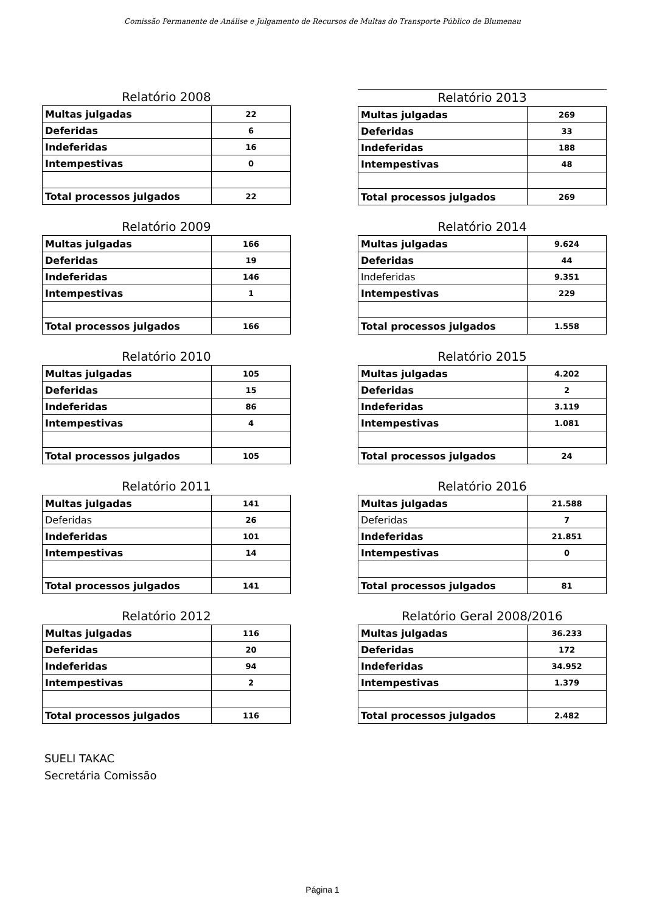Comissão Permanente de Análise e Julgamento de Recursos de Multas do Transporte Público de Blumenau
Relatório 2008
| Multas julgadas | 22 |
| Deferidas | 6 |
| Indeferidas | 16 |
| Intempestivas | 0 |
| Total processos julgados | 22 |
Relatório 2009
| Multas julgadas | 166 |
| Deferidas | 19 |
| Indeferidas | 146 |
| Intempestivas | 1 |
| Total processos julgados | 166 |
Relatório 2010
| Multas julgadas | 105 |
| Deferidas | 15 |
| Indeferidas | 86 |
| Intempestivas | 4 |
| Total processos julgados | 105 |
Relatório 2011
| Multas julgadas | 141 |
| Deferidas | 26 |
| Indeferidas | 101 |
| Intempestivas | 14 |
| Total processos julgados | 141 |
Relatório 2012
| Multas julgadas | 116 |
| Deferidas | 20 |
| Indeferidas | 94 |
| Intempestivas | 2 |
| Total processos julgados | 116 |
Relatório 2013
| Multas julgadas | 269 |
| Deferidas | 33 |
| Indeferidas | 188 |
| Intempestivas | 48 |
| Total processos julgados | 269 |
Relatório 2014
| Multas julgadas | 9.624 |
| Deferidas | 44 |
| Indeferidas | 9.351 |
| Intempestivas | 229 |
| Total processos julgados | 1.558 |
Relatório 2015
| Multas julgadas | 4.202 |
| Deferidas | 2 |
| Indeferidas | 3.119 |
| Intempestivas | 1.081 |
| Total processos julgados | 24 |
Relatório 2016
| Multas julgadas | 21.588 |
| Deferidas | 7 |
| Indeferidas | 21.851 |
| Intempestivas | 0 |
| Total processos julgados | 81 |
Relatório Geral 2008/2016
| Multas julgadas | 36.233 |
| Deferidas | 172 |
| Indeferidas | 34.952 |
| Intempestivas | 1.379 |
| Total processos julgados | 2.482 |
SUELI TAKAC
Secretária Comissão
Página 1